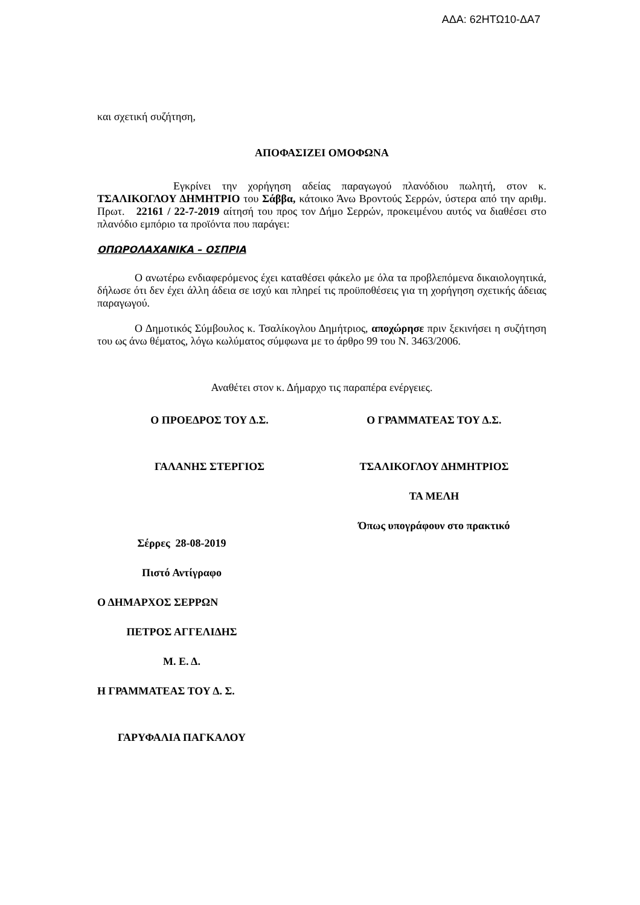ΑΔΑ: 62ΗΤΩ10-ΔΑ7
και σχετική συζήτηση,
ΑΠΟΦΑΣΙΖΕΙ ΟΜΟΦΩΝΑ
Εγκρίνει την χορήγηση αδείας παραγωγού πλανόδιου πωλητή, στον κ. ΤΣΑΛΙΚΟΓΛΟΥ ΔΗΜΗΤΡΙΟ του Σάββα, κάτοικο Άνω Βροντούς Σερρών, ύστερα από την αριθμ. Πρωτ. 22161 / 22-7-2019 αίτησή του προς τον Δήμο Σερρών, προκειμένου αυτός να διαθέσει στο πλανόδιο εμπόριο τα προϊόντα που παράγει:
ΟΠΩΡΟΛΑΧΑΝΙΚΑ – ΟΣΠΡΙΑ
Ο ανωτέρω ενδιαφερόμενος έχει καταθέσει φάκελο με όλα τα προβλεπόμενα δικαιολογητικά, δήλωσε ότι δεν έχει άλλη άδεια σε ισχύ και πληρεί τις προϋποθέσεις για τη χορήγηση σχετικής άδειας παραγωγού.
Ο Δημοτικός Σύμβουλος κ. Τσαλίκογλου Δημήτριος, αποχώρησε πριν ξεκινήσει η συζήτηση του ως άνω θέματος, λόγω κωλύματος σύμφωνα με το άρθρο 99 του Ν. 3463/2006.
Αναθέτει στον κ. Δήμαρχο τις παραπέρα ενέργειες.
Ο ΠΡΟΕΔΡΟΣ ΤΟΥ Δ.Σ. Ο ΓΡΑΜΜΑΤΕΑΣ ΤΟΥ Δ.Σ.
ΓΑΛΑΝΗΣ ΣΤΕΡΓΙΟΣ ΤΣΑΛΙΚΟΓΛΟΥ ΔΗΜΗΤΡΙΟΣ
ΤΑ ΜΕΛΗ
Όπως υπογράφουν στο πρακτικό
Σέρρες 28-08-2019
Πιστό Αντίγραφο
Ο ΔΗΜΑΡΧΟΣ ΣΕΡΡΩΝ
ΠΕΤΡΟΣ ΑΓΓΕΛΙΔΗΣ
Μ. Ε. Δ.
Η ΓΡΑΜΜΑΤΕΑΣ ΤΟΥ Δ. Σ.
ΓΑΡΥΦΑΛΙΑ ΠΑΓΚΑΛΟΥ